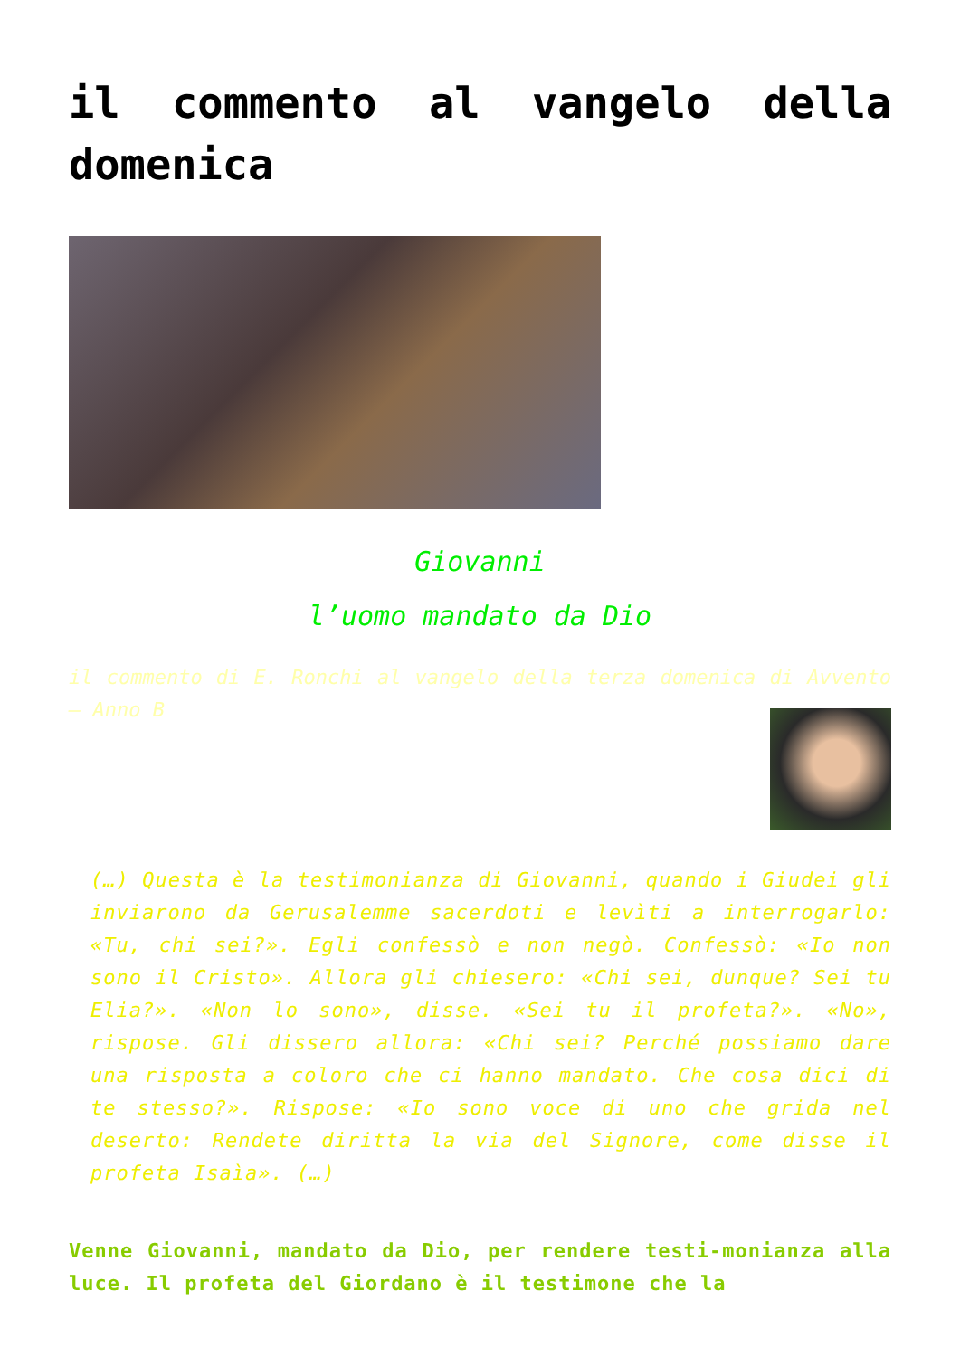il commento al vangelo della domenica
Giovanni
l’uomo mandato da Dio
il commento di E. Ronchi al vangelo della terza domenica di Avvento – Anno B
(…) Questa è la testimonianza di Giovanni, quando i Giudei gli inviarono da Gerusalemme sacerdoti e levìti a interrogarlo: «Tu, chi sei?». Egli confessò e non negò. Confessò: «Io non sono il Cristo». Allora gli chiesero: «Chi sei, dunque? Sei tu Elia?». «Non lo sono», disse. «Sei tu il profeta?». «No», rispose. Gli dissero allora: «Chi sei? Perché possiamo dare una risposta a coloro che ci hanno mandato. Che cosa dici di te stesso?». Rispose: «Io sono voce di uno che grida nel deserto: Rendete diritta la via del Signore, come disse il profeta Isaìa». (…)
Venne Giovanni, mandato da Dio, per rendere testi-monianza alla luce. Il profeta del Giordano è il testimone che la